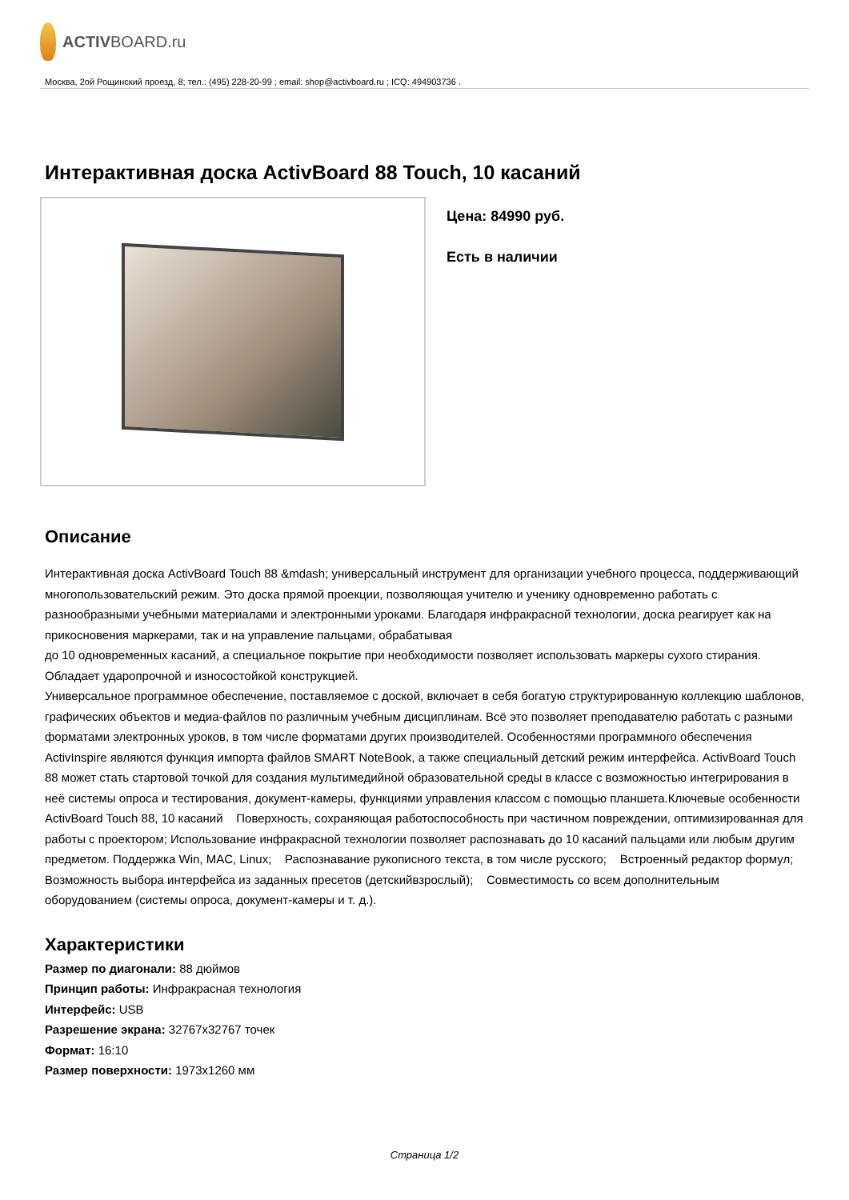ACTIV BOARD.ru
Москва, 2ой Рощинский проезд, 8; тел.: (495) 228-20-99 ; email: shop@activboard.ru ; ICQ: 494903736 .
Интерактивная доска ActivBoard 88 Touch, 10 касаний
Цена: 84990 руб.
Есть в наличии
Описание
Интерактивная доска ActivBoard Touch 88 &mdash; универсальный инструмент для организации учебного процесса, поддерживающий многопользовательский режим. Это доска прямой проекции, позволяющая учителю и ученику одновременно работать с разнообразными учебными материалами и электронными уроками. Благодаря инфракрасной технологии, доска реагирует как на прикосновения маркерами, так и на управление пальцами, обрабатывая
до 10 одновременных касаний, а специальное покрытие при необходимости позволяет использовать маркеры сухого стирания. Обладает ударопрочной и износостойкой конструкцией.
Универсальное программное обеспечение, поставляемое с доской, включает в себя богатую структурированную коллекцию шаблонов, графических объектов и медиа-файлов по различным учебным дисциплинам. Всё это позволяет преподавателю работать с разными форматами электронных уроков, в том числе форматами других производителей. Особенностями программного обеспечения ActivInspire являются функция импорта файлов SMART NoteBook, а также специальный детский режим интерфейса. ActivBoard Touch 88 может стать стартовой точкой для создания мультимедийной образовательной среды в классе с возможностью интегрирования в неё системы опроса и тестирования, документ-камеры, функциями управления классом с помощью планшета.Ключевые особенности ActivBoard Touch 88, 10 касаний Поверхность, сохраняющая работоспособность при частичном повреждении, оптимизированная для работы с проектором; Использование инфракрасной технологии позволяет распознавать до 10 касаний пальцами или любым другим предметом. Поддержка Win, MAC, Linux; Распознавание рукописного текста, в том числе русского; Встроенный редактор формул; Возможность выбора интерфейса из заданных пресетов (детскийвзрослый); Совместимость со всем дополнительным оборудованием (системы опроса, документ-камеры и т. д.).
Характеристики
Размер по диагонали: 88 дюймов
Принцип работы: Инфракрасная технология
Интерфейс: USB
Разрешение экрана: 32767x32767 точек
Формат: 16:10
Размер поверхности: 1973x1260 мм
Страница 1/2